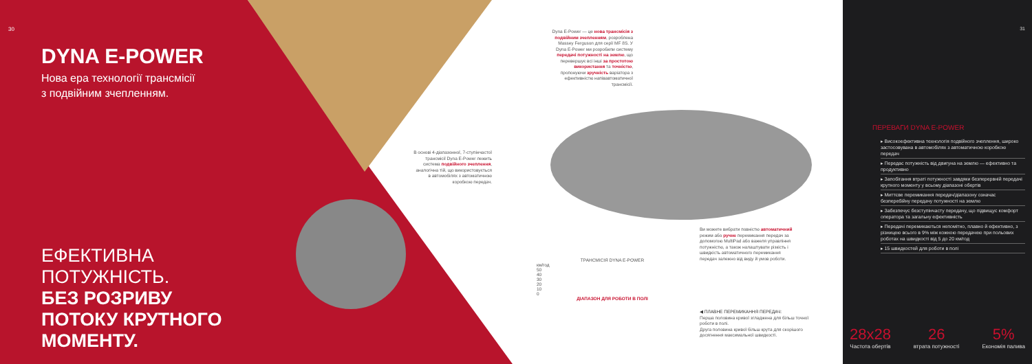30
DYNA E-POWER
Нова ера технології трансмісії
з подвійним зчепленням.
ЕФЕКТИВНА
ПОТУЖНІСТЬ.
БЕЗ РОЗРИВУ
ПОТОКУ КРУТНОГО
МОМЕНТУ.
Dyna E-Power — це нова трансмісія з подвійним зчепленням, розроблена Massey Ferguson для серії MF 8S. У Dyna E-Power ми розробили систему передачі потужності на землю, що перевершує всі інші за простотою використання та точністю, пропонуючи зручність варіатора з ефективністю напівавтоматичної трансмісії.
В основі 4-діапазонної, 7-ступінчастої трансмісії Dyna E-Power лежить система подвійного зчеплення, аналогічна тій, що використовується в автомобілях з автоматичною коробкою передач.
Ви можете вибрати повністю автоматичний режим або ручне перемикання передач за допомогою MultiPad або важеля управління потужністю, а також налаштувати різкість і швидкість автоматичного перемикання передач залежно від виду й умов роботи.
ТРАНСМІСІЯ DYNA E-POWER
км/год
50
40
30
20
10
0
ДІАПАЗОН ДЛЯ РОБОТИ В ПОЛІ
◀ ПЛАВНЕ ПЕРЕМИКАННЯ ПЕРЕДАЧ:
Перша половина кривої згладжена для більш точної роботи в полі.
Друга половина кривої більш крута для скорішого досягнення максимальної швидкості.
31
ПЕРЕВАГИ DYNA E-POWER
▸ Високоефективна технологія подвійного зчеплення, широко застосовувана в автомобілях з автоматичною коробкою передач
▸ Передає потужність від двигуна на землю — ефективно та продуктивно
▸ Запобігання втраті потужності завдяки безперервній передачі крутного моменту у всьому діапазоні обертів
▸ Миттєве перемикання передач/діапазону означає безперебійну передачу потужності на землю
▸ Забезпечує безступінчасту передачу, що підвищує комфорт оператора та загальну ефективність
▸ Передачі перемикаються непомітно, плавно й ефективно, з різницею всього в 9% між кожною передачею при польових роботах на швидкості від 5 до 20 км/год
▸ 15 швидкостей для роботи в полі
28x28
Частота обертів
26
втрата потужності
5%
Економія палива